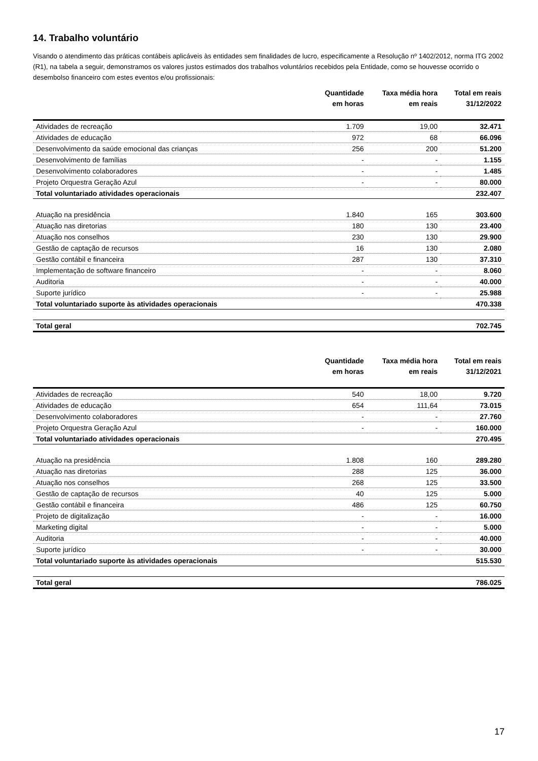14. Trabalho voluntário
Visando o atendimento das práticas contábeis aplicáveis às entidades sem finalidades de lucro, especificamente a Resolução nº 1402/2012, norma ITG 2002 (R1), na tabela a seguir, demonstramos os valores justos estimados dos trabalhos voluntários recebidos pela Entidade, como se houvesse ocorrido o desembolso financeiro com estes eventos e/ou profissionais:
| | Quantidade em horas | Taxa média hora em reais | Total em reais 31/12/2022 |
| --- | --- | --- | --- |
| Atividades de recreação | 1.709 | 19,00 | 32.471 |
| Atividades de educação | 972 | 68 | 66.096 |
| Desenvolvimento da saúde emocional das crianças | 256 | 200 | 51.200 |
| Desenvolvimento de famílias | - | - | 1.155 |
| Desenvolvimento colaboradores | - | - | 1.485 |
| Projeto Orquestra Geração Azul | - | - | 80.000 |
| Total voluntariado atividades operacionais | | | 232.407 |
| Atuação na presidência | 1.840 | 165 | 303.600 |
| Atuação nas diretorias | 180 | 130 | 23.400 |
| Atuação nos conselhos | 230 | 130 | 29.900 |
| Gestão de captação de recursos | 16 | 130 | 2.080 |
| Gestão contábil e financeira | 287 | 130 | 37.310 |
| Implementação de software financeiro | - | - | 8.060 |
| Auditoria | - | - | 40.000 |
| Suporte jurídico | - | - | 25.988 |
| Total voluntariado suporte às atividades operacionais | | | 470.338 |
| Total geral | | | 702.745 |
| | Quantidade em horas | Taxa média hora em reais | Total em reais 31/12/2021 |
| --- | --- | --- | --- |
| Atividades de recreação | 540 | 18,00 | 9.720 |
| Atividades de educação | 654 | 111,64 | 73.015 |
| Desenvolvimento colaboradores | - | - | 27.760 |
| Projeto Orquestra Geração Azul | - | - | 160.000 |
| Total voluntariado atividades operacionais | | | 270.495 |
| Atuação na presidência | 1.808 | 160 | 289.280 |
| Atuação nas diretorias | 288 | 125 | 36.000 |
| Atuação nos conselhos | 268 | 125 | 33.500 |
| Gestão de captação de recursos | 40 | 125 | 5.000 |
| Gestão contábil e financeira | 486 | 125 | 60.750 |
| Projeto de digitalização | - | - | 16.000 |
| Marketing digital | - | - | 5.000 |
| Auditoria | - | - | 40.000 |
| Suporte jurídico | - | - | 30.000 |
| Total voluntariado suporte às atividades operacionais | | | 515.530 |
| Total geral | | | 786.025 |
17